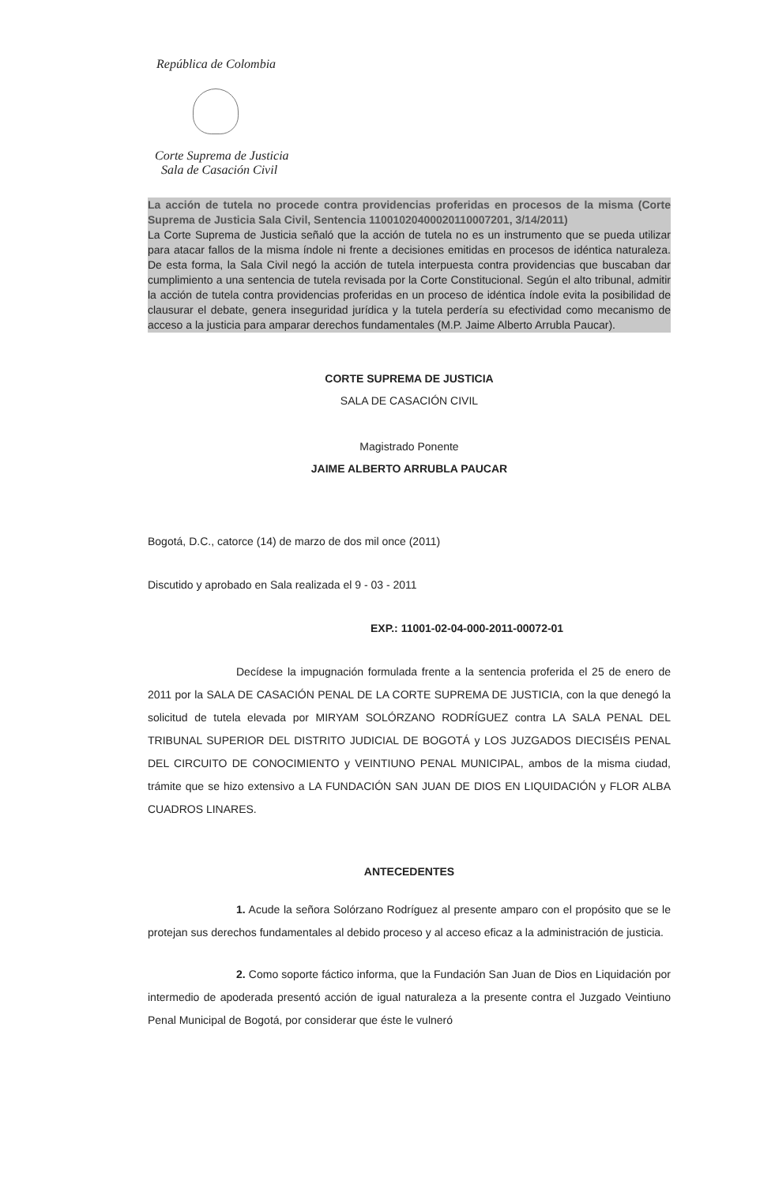República de Colombia
Corte Suprema de Justicia
Sala de Casación Civil
La acción de tutela no procede contra providencias proferidas en procesos de la misma (Corte Suprema de Justicia Sala Civil, Sentencia 11001020400020110007201, 3/14/2011)
La Corte Suprema de Justicia señaló que la acción de tutela no es un instrumento que se pueda utilizar para atacar fallos de la misma índole ni frente a decisiones emitidas en procesos de idéntica naturaleza. De esta forma, la Sala Civil negó la acción de tutela interpuesta contra providencias que buscaban dar cumplimiento a una sentencia de tutela revisada por la Corte Constitucional. Según el alto tribunal, admitir la acción de tutela contra providencias proferidas en un proceso de idéntica índole evita la posibilidad de clausurar el debate, genera inseguridad jurídica y la tutela perdería su efectividad como mecanismo de acceso a la justicia para amparar derechos fundamentales (M.P. Jaime Alberto Arrubla Paucar).
CORTE SUPREMA DE JUSTICIA
SALA DE CASACIÓN CIVIL
Magistrado Ponente
JAIME ALBERTO ARRUBLA PAUCAR
Bogotá, D.C., catorce (14) de marzo de dos mil once (2011)
Discutido y aprobado en Sala realizada el 9 - 03 - 2011
EXP.: 11001-02-04-000-2011-00072-01
Decídese la impugnación formulada frente a la sentencia proferida el 25 de enero de 2011 por la SALA DE CASACIÓN PENAL DE LA CORTE SUPREMA DE JUSTICIA, con la que denegó la solicitud de tutela elevada por MIRYAM SOLÓRZANO RODRÍGUEZ contra LA SALA PENAL DEL TRIBUNAL SUPERIOR DEL DISTRITO JUDICIAL DE BOGOTÁ y LOS JUZGADOS DIECISÉIS PENAL DEL CIRCUITO DE CONOCIMIENTO y VEINTIUNO PENAL MUNICIPAL, ambos de la misma ciudad, trámite que se hizo extensivo a LA FUNDACIÓN SAN JUAN DE DIOS EN LIQUIDACIÓN y FLOR ALBA CUADROS LINARES.
ANTECEDENTES
1. Acude la señora Solórzano Rodríguez al presente amparo con el propósito que se le protejan sus derechos fundamentales al debido proceso y al acceso eficaz a la administración de justicia.
2. Como soporte fáctico informa, que la Fundación San Juan de Dios en Liquidación por intermedio de apoderada presentó acción de igual naturaleza a la presente contra el Juzgado Veintiuno Penal Municipal de Bogotá, por considerar que éste le vulneró